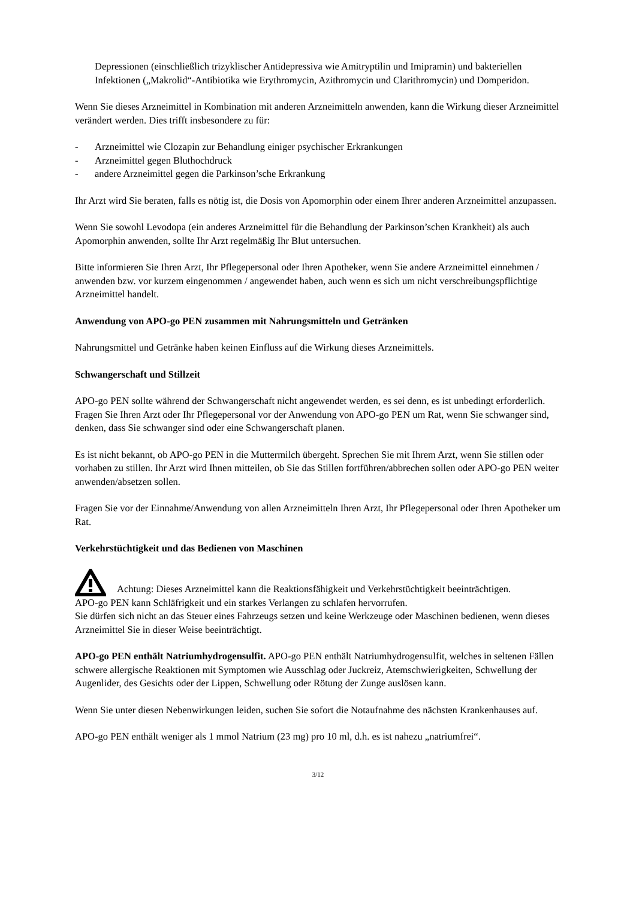Depressionen (einschließlich trizyklischer Antidepressiva wie Amitryptilin und Imipramin) und bakteriellen Infektionen („Makrolid“-Antibiotika wie Erythromycin, Azithromycin und Clarithromycin) und Domperidon.
Wenn Sie dieses Arzneimittel in Kombination mit anderen Arzneimitteln anwenden, kann die Wirkung dieser Arzneimittel verändert werden. Dies trifft insbesondere zu für:
- Arzneimittel wie Clozapin zur Behandlung einiger psychischer Erkrankungen
- Arzneimittel gegen Bluthochdruck
- andere Arzneimittel gegen die Parkinson’sche Erkrankung
Ihr Arzt wird Sie beraten, falls es nötig ist, die Dosis von Apomorphin oder einem Ihrer anderen Arzneimittel anzupassen.
Wenn Sie sowohl Levodopa (ein anderes Arzneimittel für die Behandlung der Parkinson’schen Krankheit) als auch Apomorphin anwenden, sollte Ihr Arzt regelmäßig Ihr Blut untersuchen.
Bitte informieren Sie Ihren Arzt, Ihr Pflegepersonal oder Ihren Apotheker, wenn Sie andere Arzneimittel einnehmen / anwenden bzw. vor kurzem eingenommen / angewendet haben, auch wenn es sich um nicht verschreibungspflichtige Arzneimittel handelt.
Anwendung von APO-go PEN zusammen mit Nahrungsmitteln und Getränken
Nahrungsmittel und Getränke haben keinen Einfluss auf die Wirkung dieses Arzneimittels.
Schwangerschaft und Stillzeit
APO-go PEN sollte während der Schwangerschaft nicht angewendet werden, es sei denn, es ist unbedingt erforderlich. Fragen Sie Ihren Arzt oder Ihr Pflegepersonal vor der Anwendung von APO-go PEN um Rat, wenn Sie schwanger sind, denken, dass Sie schwanger sind oder eine Schwangerschaft planen.
Es ist nicht bekannt, ob APO-go PEN in die Muttermilch übergeht. Sprechen Sie mit Ihrem Arzt, wenn Sie stillen oder vorhaben zu stillen. Ihr Arzt wird Ihnen mitteilen, ob Sie das Stillen fortführen/abbrechen sollen oder APO-go PEN weiter anwenden/absetzen sollen.
Fragen Sie vor der Einnahme/Anwendung von allen Arzneimitteln Ihren Arzt, Ihr Pflegepersonal oder Ihren Apotheker um Rat.
Verkehrstüchtigkeit und das Bedienen von Maschinen
Achtung: Dieses Arzneimittel kann die Reaktionsfähigkeit und Verkehrstüchtigkeit beeinträchtigen.
APO-go PEN kann Schläfrigkeit und ein starkes Verlangen zu schlafen hervorrufen.
Sie dürfen sich nicht an das Steuer eines Fahrzeugs setzen und keine Werkzeuge oder Maschinen bedienen, wenn dieses Arzneimittel Sie in dieser Weise beeinträchtigt.
APO-go PEN enthält Natriumhydrogensulfit. APO-go PEN enthält Natriumhydrogensulfit, welches in seltenen Fällen schwere allergische Reaktionen mit Symptomen wie Ausschlag oder Juckreiz, Atemschwierigkeiten, Schwellung der Augenlider, des Gesichts oder der Lippen, Schwellung oder Rötung der Zunge auslösen kann.
Wenn Sie unter diesen Nebenwirkungen leiden, suchen Sie sofort die Notaufnahme des nächsten Krankenhauses auf.
APO-go PEN enthält weniger als 1 mmol Natrium (23 mg) pro 10 ml, d.h. es ist nahezu „natriumfrei“.
3/12